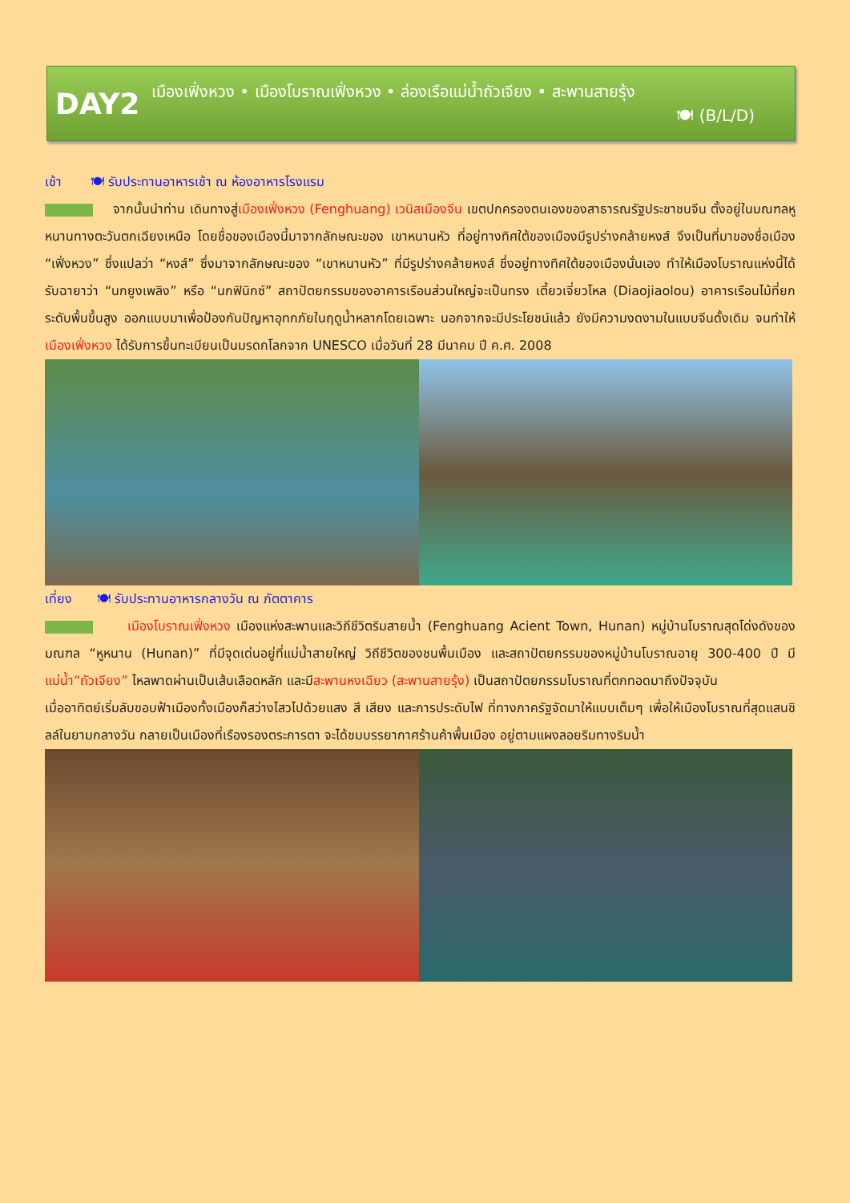DAY2
เมืองเฟิ่งหวง • เมืองโบราณเฟิ่งหวง • ล่องเรือแม่น้ำถัวเจียง • สะพานสายรุ้ง
🍽 (B/L/D)
เช้า 🍽 รับประทานอาหารเช้า ณ ห้องอาหารโรงแรม
จากนั้นนำท่าน เดินทางสู่เมืองเฟิ่งหวง (Fenghuang) เวนิสเมืองจีน เขตปกครองตนเองของสาธารณรัฐประชาชนจีน ตั้งอยู่ในมณฑลหูหนานทางตะวันตกเฉียงเหนือ โดยชื่อของเมืองนี้มาจากลักษณะของ เขาหนานหัว ที่อยู่ทางทิศใต้ของเมืองมีรูปร่างคล้ายหงส์ จึงเป็นที่มาของชื่อเมือง “เฟิ่งหวง” ซึ่งแปลว่า “หงส์” ซึ่งมาจากลักษณะของ “เขาหนานหัว” ที่มีรูปร่างคล้ายหงส์ ซึ่งอยู่ทางทิศใต้ของเมืองนั่นเอง ทำให้เมืองโบราณแห่งนี้ได้รับฉายาว่า “นกยูงเพลิง” หรือ “นกฟินิกซ์” สถาปัตยกรรมของอาคารเรือนส่วนใหญ่จะเป็นทรง เตี้ยวเจี่ยวโหล (Diaojiaolou) อาคารเรือนไม้ที่ยกระดับพื้นขึ้นสูง ออกแบบมาเพื่อป้องกันปัญหาอุทกภัยในฤดูน้ำหลากโดยเฉพาะ นอกจากจะมีประโยชน์แล้ว ยังมีความงดงามในแบบจีนดั้งเดิม จนทำให้ เมืองเฟิ่งหวง ได้รับการขึ้นทะเบียนเป็นมรดกโลกจาก UNESCO เมื่อวันที่ 28 มีนาคม ปี ค.ศ. 2008
เที่ยง 🍽 รับประทานอาหารกลางวัน ณ ภัตตาคาร
เมืองโบราณเฟิ่งหวง เมืองแห่งสะพานและวิถีชีวิตริมสายน้ำ (Fenghuang Acient Town, Hunan) หมู่บ้านโบราณสุดโด่งดังของมณฑล “หูหนาน (Hunan)” ที่มีจุดเด่นอยู่ที่แม่น้ำสายใหญ่ วิถีชีวิตของชนพื้นเมือง และสถาปัตยกรรมของหมู่บ้านโบราณอายุ 300-400 ปี มีแม่น้ำ“ถัวเจียง” ไหลพาดผ่านเป็นเส้นเลือดหลัก และมีสะพานหงเฉียว (สะพานสายรุ้ง) เป็นสถาปัตยกรรมโบราณที่ตกทอดมาถึงปัจจุบัน
เมื่ออาทิตย์เริ่มลับขอบฟ้าเมืองทั้งเมืองก็สว่างไสวไปด้วยแสง สี เสียง และการประดับไฟ ที่ทางภาครัฐจัดมาให้แบบเต็มๆ เพื่อให้เมืองโบราณที่สุดแสนชิลล์ในยามกลางวัน กลายเป็นเมืองที่เรืองรองตระการตา จะได้ชมบรรยากาศร้านค้าพื้นเมือง อยู่ตามแผงลอยริมทางริมน้ำ